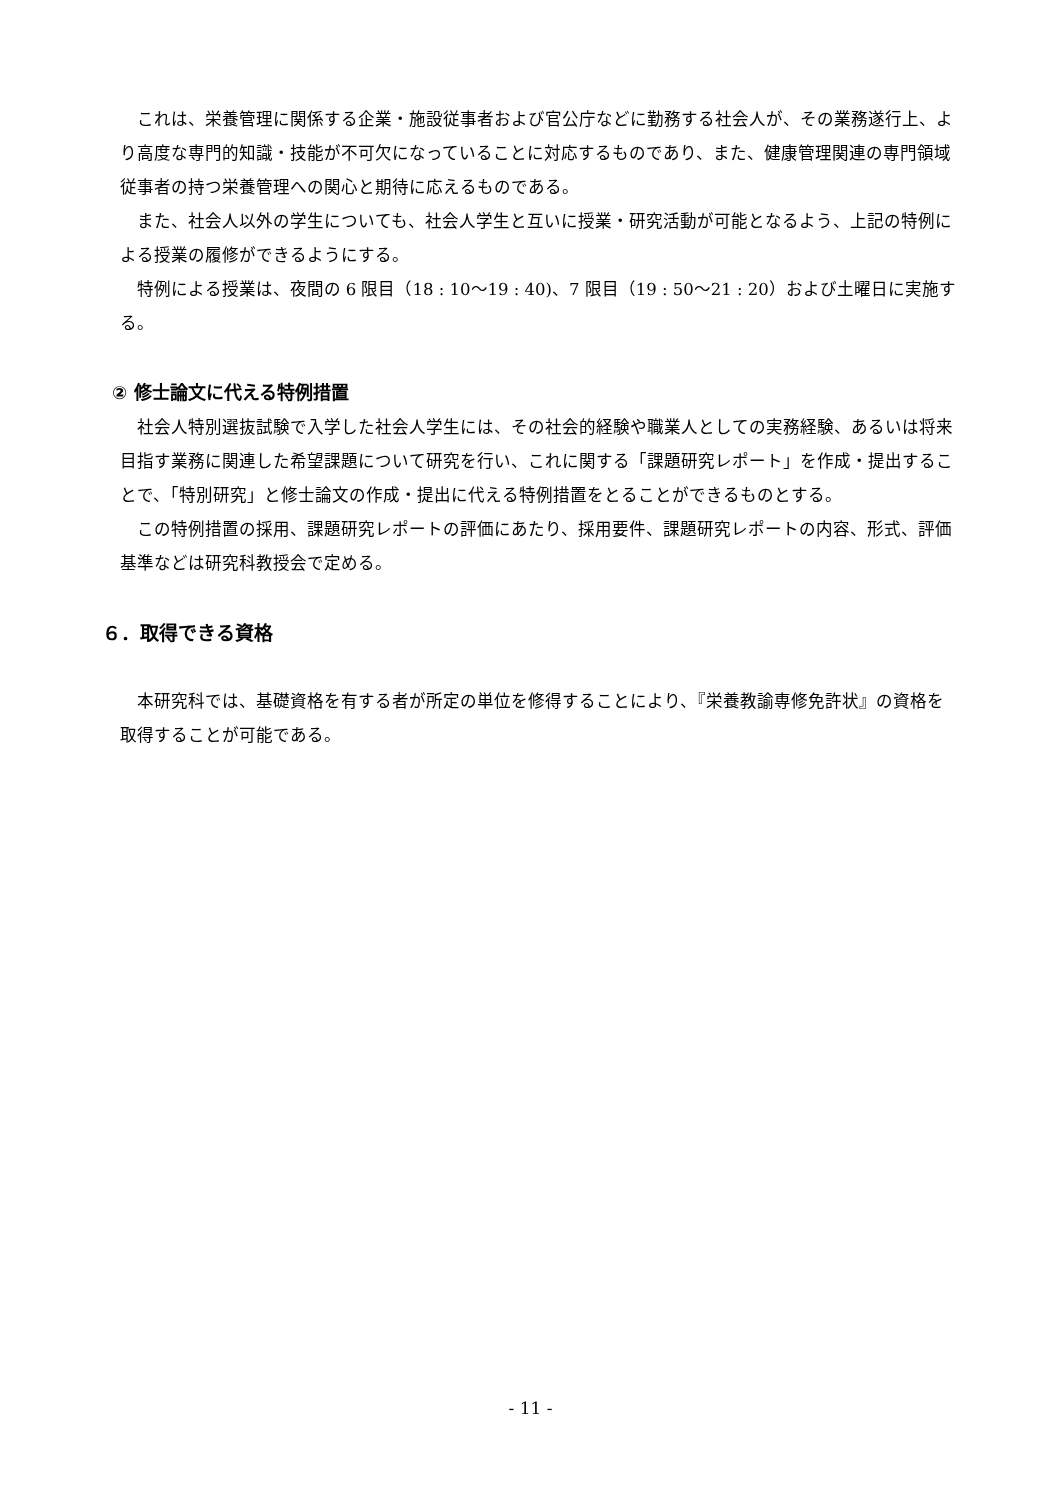これは、栄養管理に関係する企業・施設従事者および官公庁などに勤務する社会人が、その業務遂行上、より高度な専門的知識・技能が不可欠になっていることに対応するものであり、また、健康管理関連の専門領域従事者の持つ栄養管理への関心と期待に応えるものである。
また、社会人以外の学生についても、社会人学生と互いに授業・研究活動が可能となるよう、上記の特例による授業の履修ができるようにする。
特例による授業は、夜間の 6 限目（18 : 10〜19 : 40)、7 限目（19 : 50〜21 : 20）および土曜日に実施する。
② 修士論文に代える特例措置
社会人特別選抜試験で入学した社会人学生には、その社会的経験や職業人としての実務経験、あるいは将来目指す業務に関連した希望課題について研究を行い、これに関する「課題研究レポート」を作成・提出することで、「特別研究」と修士論文の作成・提出に代える特例措置をとることができるものとする。
この特例措置の採用、課題研究レポートの評価にあたり、採用要件、課題研究レポートの内容、形式、評価基準などは研究科教授会で定める。
６．取得できる資格
本研究科では、基礎資格を有する者が所定の単位を修得することにより、『栄養教諭専修免許状』の資格を取得することが可能である。
- 11 -